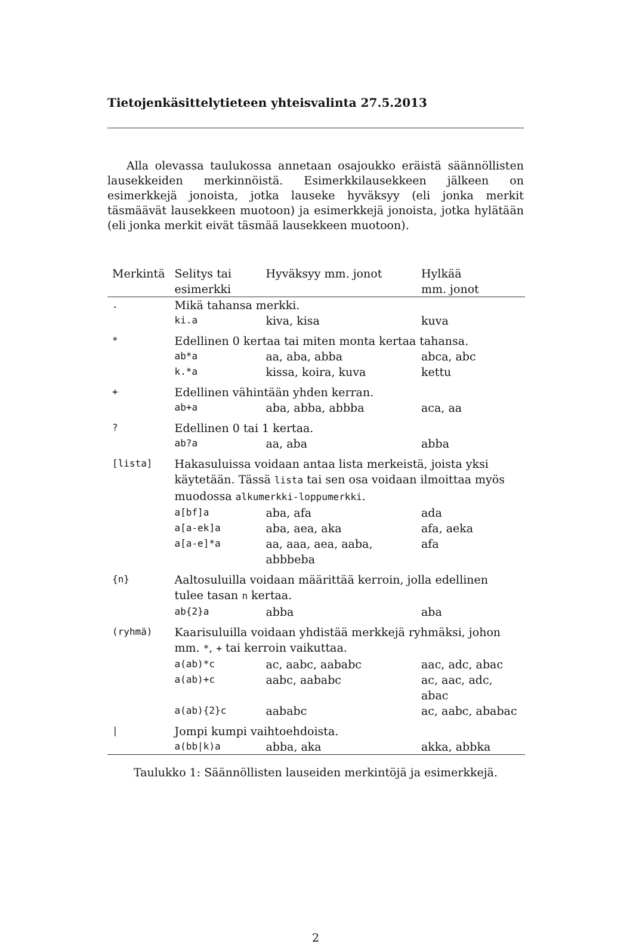Tietojenkäsittelytieteen yhteisvalinta 27.5.2013
Alla olevassa taulukossa annetaan osajoukko eräistä säännöllisten lausekkeiden merkinnöistä. Esimerkkilausekkeen jälkeen on esimerkkejä jonoista, jotka lauseke hyväksyy (eli jonka merkit täsmäävät lausekkeen muotoon) ja esimerkkejä jonoista, jotka hylätään (eli jonka merkit eivät täsmää lausekkeen muotoon).
| Merkintä | Selitys tai esimerkki | Hyväksyy mm. jonot | Hylkää mm. jonot |
| --- | --- | --- | --- |
| . | Mikä tahansa merkki. | | |
| | ki.a | kiva, kisa | kuva |
| * | Edellinen 0 kertaa tai miten monta kertaa tahansa. | | |
| | ab*a | aa, aba, abba | abca, abc |
| | k.*a | kissa, koira, kuva | kettu |
| + | Edellinen vähintään yhden kerran. | | |
| | ab+a | aba, abba, abbba | aca, aa |
| ? | Edellinen 0 tai 1 kertaa. | | |
| | ab?a | aa, aba | abba |
| [lista] | Hakasuluissa voidaan antaa lista merkeistä, joista yksi käytetään. Tässä lista tai sen osa voidaan ilmoittaa myös muodossa alkumerkki-loppumerkki . | | |
| | a[bf]a | aba, afa | ada |
| | a[a-ek]a | aba, aea, aka | afa, aeka |
| | a[a-e]*a | aa, aaa, aea, aaba, abbbeba | afa |
| {n} | Aaltosuluilla voidaan määrittää kerroin, jolla edellinen tulee tasan n kertaa. | | |
| | ab{2}a | abba | aba |
| (ryhmä) | Kaarisuluilla voidaan yhdistää merkkejä ryhmäksi, johon mm. * , + tai kerroin vaikuttaa. | | |
| | a(ab)*c | ac, aabc, aababc | aac, adc, abac |
| | a(ab)+c | aabc, aababc | ac, aac, adc, abac |
| | a(ab){2}c | aababc | ac, aabc, ababac |
| / | Jompi kumpi vaihtoehdoista. | | |
| | a(bb/k)a | abba, aka | akka, abbka |
Taulukko 1: Säännöllisten lauseiden merkintöjä ja esimerkkejä.
2